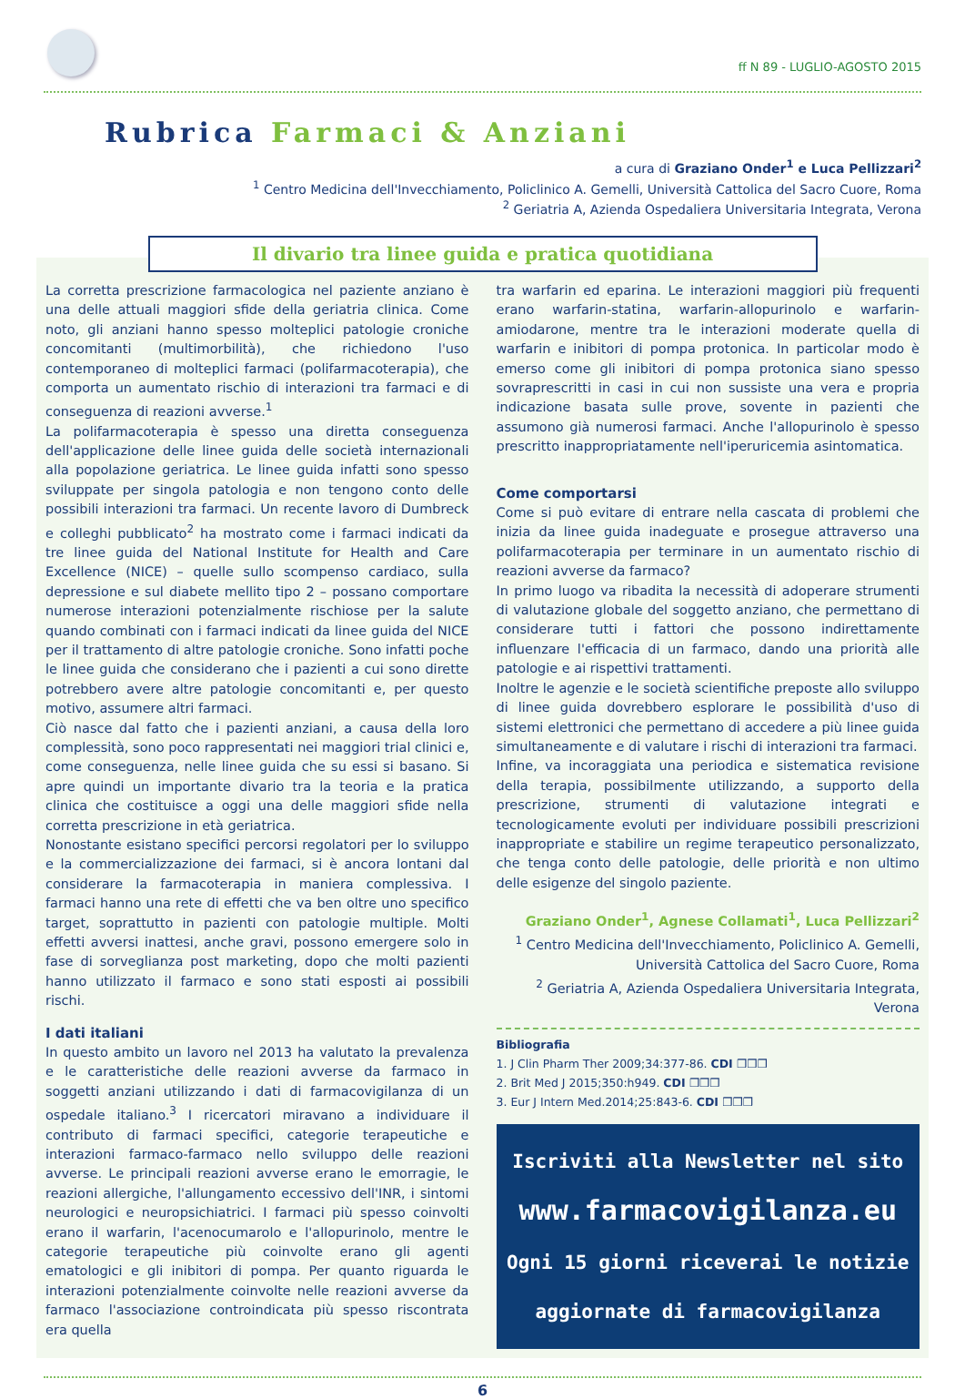ff N 89 - LUGLIO-AGOSTO 2015
Rubrica Farmaci & Anziani
a cura di Graziano Onder<sup>1</sup> e Luca Pellizzari<sup>2</sup>
<sup>1</sup> Centro Medicina dell'Invecchiamento, Policlinico A. Gemelli, Università Cattolica del Sacro Cuore, Roma
<sup>2</sup> Geriatria A, Azienda Ospedaliera Universitaria Integrata, Verona
Il divario tra linee guida e pratica quotidiana
La corretta prescrizione farmacologica nel paziente anziano è una delle attuali maggiori sfide della geriatria clinica. Come noto, gli anziani hanno spesso molteplici patologie croniche concomitanti (multimorbilità), che richiedono l'uso contemporaneo di molteplici farmaci (polifarmacoterapia), che comporta un aumentato rischio di interazioni tra farmaci e di conseguenza di reazioni avverse.<sup>1</sup>
La polifarmacoterapia è spesso una diretta conseguenza dell'applicazione delle linee guida delle società internazionali alla popolazione geriatrica. Le linee guida infatti sono spesso sviluppate per singola patologia e non tengono conto delle possibili interazioni tra farmaci. Un recente lavoro di Dumbreck e colleghi pubblicato<sup>2</sup> ha mostrato come i farmaci indicati da tre linee guida del National Institute for Health and Care Excellence (NICE) – quelle sullo scompenso cardiaco, sulla depressione e sul diabete mellito tipo 2 – possano comportare numerose interazioni potenzialmente rischiose per la salute quando combinati con i farmaci indicati da linee guida del NICE per il trattamento di altre patologie croniche. Sono infatti poche le linee guida che considerano che i pazienti a cui sono dirette potrebbero avere altre patologie concomitanti e, per questo motivo, assumere altri farmaci.
Ciò nasce dal fatto che i pazienti anziani, a causa della loro complessità, sono poco rappresentati nei maggiori trial clinici e, come conseguenza, nelle linee guida che su essi si basano. Si apre quindi un importante divario tra la teoria e la pratica clinica che costituisce a oggi una delle maggiori sfide nella corretta prescrizione in età geriatrica.
Nonostante esistano specifici percorsi regolatori per lo sviluppo e la commercializzazione dei farmaci, si è ancora lontani dal considerare la farmacoterapia in maniera complessiva. I farmaci hanno una rete di effetti che va ben oltre uno specifico target, soprattutto in pazienti con patologie multiple. Molti effetti avversi inattesi, anche gravi, possono emergere solo in fase di sorveglianza post marketing, dopo che molti pazienti hanno utilizzato il farmaco e sono stati esposti ai possibili rischi.
I dati italiani
In questo ambito un lavoro nel 2013 ha valutato la prevalenza e le caratteristiche delle reazioni avverse da farmaco in soggetti anziani utilizzando i dati di farmacovigilanza di un ospedale italiano.<sup>3</sup> I ricercatori miravano a individuare il contributo di farmaci specifici, categorie terapeutiche e interazioni farmaco-farmaco nello sviluppo delle reazioni avverse. Le principali reazioni avverse erano le emorragie, le reazioni allergiche, l'allungamento eccessivo dell'INR, i sintomi neurologici e neuropsichiatrici. I farmaci più spesso coinvolti erano il warfarin, l'acenocumarolo e l'allopurinolo, mentre le categorie terapeutiche più coinvolte erano gli agenti ematologici e gli inibitori di pompa. Per quanto riguarda le interazioni potenzialmente coinvolte nelle reazioni avverse da farmaco l'associazione controindicata più spesso riscontrata era quella
tra warfarin ed eparina. Le interazioni maggiori più frequenti erano warfarin-statina, warfarin-allopurinolo e warfarin-amiodarone, mentre tra le interazioni moderate quella di warfarin e inibitori di pompa protonica. In particolar modo è emerso come gli inibitori di pompa protonica siano spesso sovraprescritti in casi in cui non sussiste una vera e propria indicazione basata sulle prove, sovente in pazienti che assumono già numerosi farmaci. Anche l'allopurinolo è spesso prescritto inappropriatamente nell'iperuricemia asintomatica.
Come comportarsi
Come si può evitare di entrare nella cascata di problemi che inizia da linee guida inadeguate e prosegue attraverso una polifarmacoterapia per terminare in un aumentato rischio di reazioni avverse da farmaco?
In primo luogo va ribadita la necessità di adoperare strumenti di valutazione globale del soggetto anziano, che permettano di considerare tutti i fattori che possono indirettamente influenzare l'efficacia di un farmaco, dando una priorità alle patologie e ai rispettivi trattamenti.
Inoltre le agenzie e le società scientifiche preposte allo sviluppo di linee guida dovrebbero esplorare le possibilità d'uso di sistemi elettronici che permettano di accedere a più linee guida simultaneamente e di valutare i rischi di interazioni tra farmaci.
Infine, va incoraggiata una periodica e sistematica revisione della terapia, possibilmente utilizzando, a supporto della prescrizione, strumenti di valutazione integrati e tecnologicamente evoluti per individuare possibili prescrizioni inappropriate e stabilire un regime terapeutico personalizzato, che tenga conto delle patologie, delle priorità e non ultimo delle esigenze del singolo paziente.
Graziano Onder<sup>1</sup>, Agnese Collamati<sup>1</sup>, Luca Pellizzari<sup>2</sup>
<sup>1</sup> Centro Medicina dell'Invecchiamento, Policlinico A. Gemelli,
Università Cattolica del Sacro Cuore, Roma
<sup>2</sup> Geriatria A, Azienda Ospedaliera Universitaria Integrata, Verona
Bibliografia
1. J Clin Pharm Ther 2009;34:377-86. CDI ❒❒❒
2. Brit Med J 2015;350:h949. CDI ❒❒❒
3. Eur J Intern Med.2014;25:843-6. CDI ❒❒❒
Iscriviti alla Newsletter nel sito
www.farmacovigilanza.eu
Ogni 15 giorni riceverai le notizie
aggiornate di farmacovigilanza
6